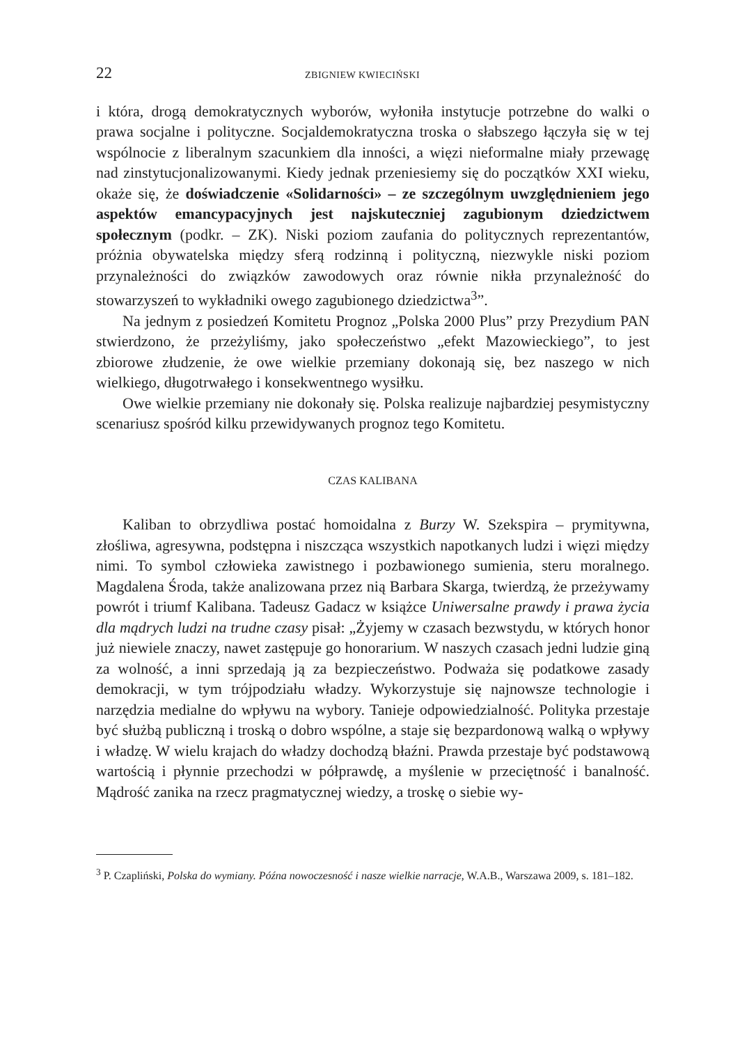22 ZBIGNIEW KWIECIŃSKI
i która, drogą demokratycznych wyborów, wyłoniła instytucje potrzebne do walki o prawa socjalne i polityczne. Socjaldemokratyczna troska o słabszego łączyła się w tej wspólnocie z liberalnym szacunkiem dla inności, a więzi nieformalne miały przewagę nad zinstytucjonalizowanymi. Kiedy jednak przeniesiemy się do początków XXI wieku, okaże się, że doświadczenie «Solidarności» – ze szczególnym uwzględnieniem jego aspektów emancypacyjnych jest najskuteczniej zagubionym dziedzictwem społecznym (podkr. – ZK). Niski poziom zaufania do politycznych reprezentantów, próżnia obywatelska między sferą rodzinną i polityczną, niezwykle niski poziom przynależności do związków zawodowych oraz równie nikła przynależność do stowarzyszeń to wykładniki owego zagubionego dziedzictwa<sup>3</sup>”.
Na jednym z posiedzeń Komitetu Prognoz „Polska 2000 Plus” przy Prezydium PAN stwierdzono, że przeżyliśmy, jako społeczeństwo „efekt Mazowieckiego”, to jest zbiorowe złudzenie, że owe wielkie przemiany dokonają się, bez naszego w nich wielkiego, długotrwałego i konsekwentnego wysiłku.
Owe wielkie przemiany nie dokonały się. Polska realizuje najbardziej pesymistyczny scenariusz spośród kilku przewidywanych prognoz tego Komitetu.
CZAS KALIBANA
Kaliban to obrzydliwa postać homoidalna z Burzy W. Szekspira – prymitywna, złośliwa, agresywna, podstępna i niszcząca wszystkich napotkanych ludzi i więzi między nimi. To symbol człowieka zawistnego i pozbawionego sumienia, steru moralnego. Magdalena Środa, także analizowana przez nią Barbara Skarga, twierdzą, że przeżywamy powrót i triumf Kalibana. Tadeusz Gadacz w książce Uniwersalne prawdy i prawa życia dla mądrych ludzi na trudne czasy pisał: „Żyjemy w czasach bezwstydu, w których honor już niewiele znaczy, nawet zastępuje go honorarium. W naszych czasach jedni ludzie giną za wolność, a inni sprzedają ją za bezpieczeństwo. Podważa się podatkowe zasady demokracji, w tym trójpodziału władzy. Wykorzystuje się najnowsze technologie i narzędzia medialne do wpływu na wybory. Tanieje odpowiedzialność. Polityka przestaje być służbą publiczną i troską o dobro wspólne, a staje się bezpardonową walką o wpływy i władzę. W wielu krajach do władzy dochodzą błaźni. Prawda przestaje być podstawową wartością i płynnie przechodzi w półprawdę, a myślenie w przeciętność i banalność. Mądrość zanika na rzecz pragmatycznej wiedzy, a troskę o siebie wy-
<sup>3</sup> P. Czapliński, Polska do wymiany. Późna nowoczesność i nasze wielkie narracje, W.A.B., Warszawa 2009, s. 181–182.